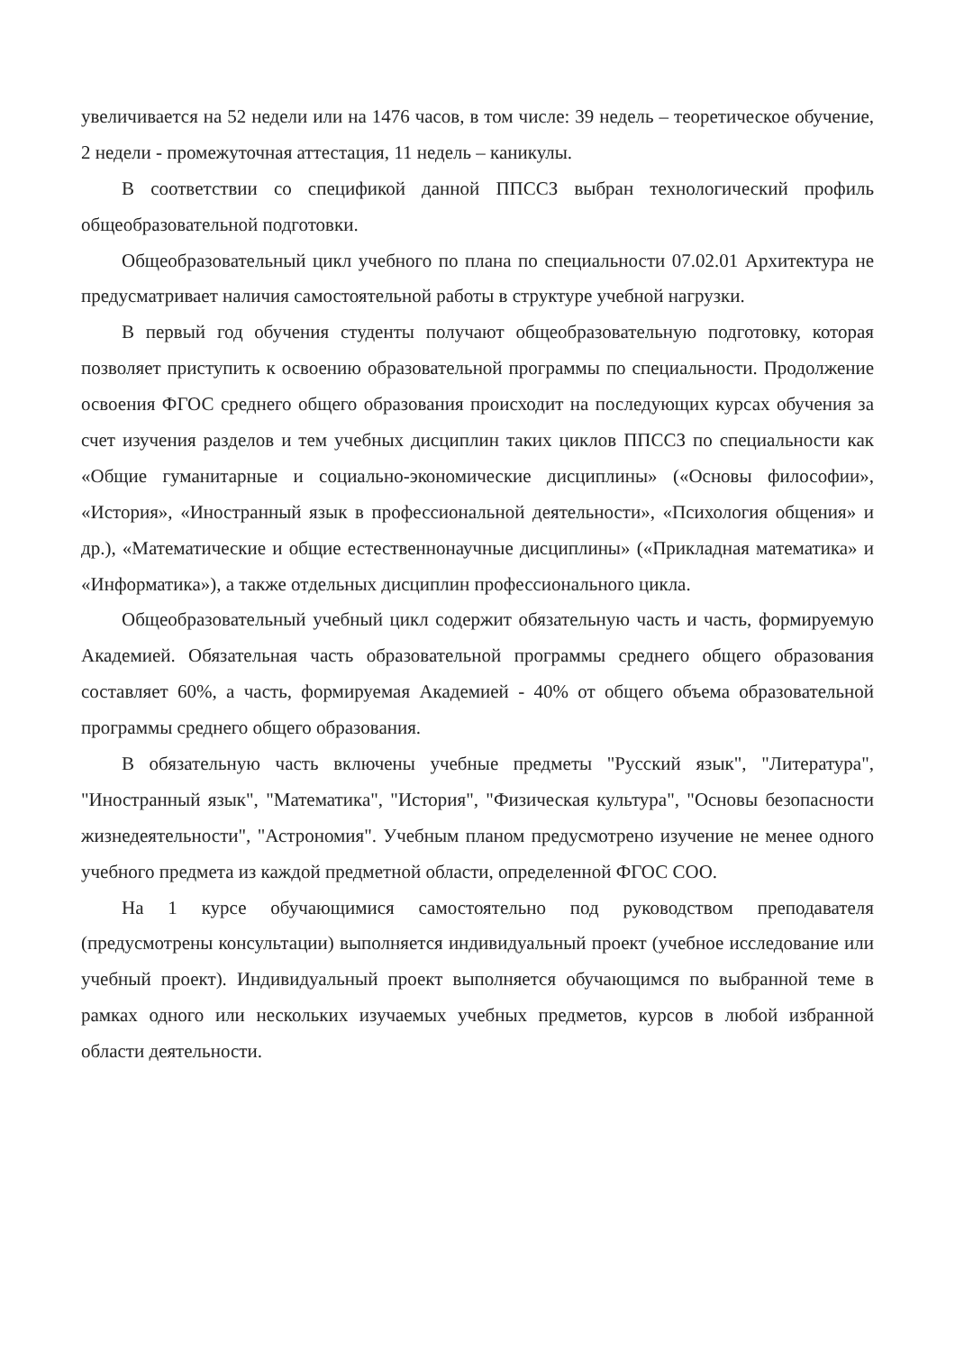увеличивается на 52 недели или на 1476 часов, в том числе: 39 недель – теоретическое обучение, 2 недели - промежуточная аттестация, 11 недель – каникулы.
В соответствии со спецификой данной ППССЗ выбран технологический профиль общеобразовательной подготовки.
Общеобразовательный цикл учебного по плана по специальности 07.02.01 Архитектура не предусматривает наличия самостоятельной работы в структуре учебной нагрузки.
В первый год обучения студенты получают общеобразовательную подготовку, которая позволяет приступить к освоению образовательной программы по специальности. Продолжение освоения ФГОС среднего общего образования происходит на последующих курсах обучения за счет изучения разделов и тем учебных дисциплин таких циклов ППССЗ по специальности как «Общие гуманитарные и социально-экономические дисциплины» («Основы философии», «История», «Иностранный язык в профессиональной деятельности», «Психология общения» и др.), «Математические и общие естественнонаучные дисциплины» («Прикладная математика» и «Информатика»), а также отдельных дисциплин профессионального цикла.
Общеобразовательный учебный цикл содержит обязательную часть и часть, формируемую Академией. Обязательная часть образовательной программы среднего общего образования составляет 60%, а часть, формируемая Академией - 40% от общего объема образовательной программы среднего общего образования.
В обязательную часть включены учебные предметы "Русский язык", "Литература", "Иностранный язык", "Математика", "История", "Физическая культура", "Основы безопасности жизнедеятельности", "Астрономия". Учебным планом предусмотрено изучение не менее одного учебного предмета из каждой предметной области, определенной ФГОС СОО.
На 1 курсе обучающимися самостоятельно под руководством преподавателя (предусмотрены консультации) выполняется индивидуальный проект (учебное исследование или учебный проект). Индивидуальный проект выполняется обучающимся по выбранной теме в рамках одного или нескольких изучаемых учебных предметов, курсов в любой избранной области деятельности.